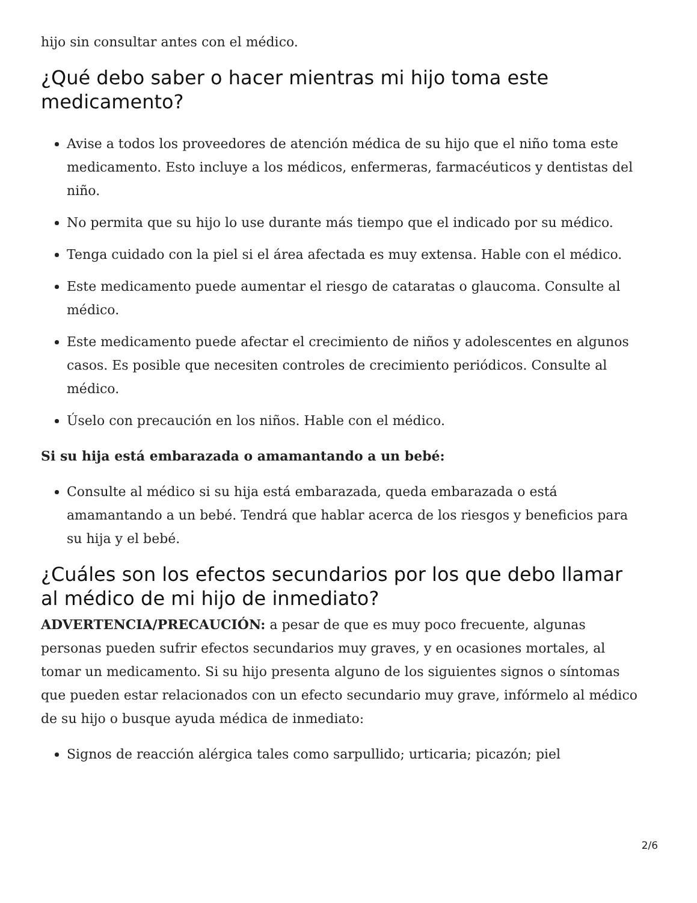hijo sin consultar antes con el médico.
¿Qué debo saber o hacer mientras mi hijo toma este medicamento?
Avise a todos los proveedores de atención médica de su hijo que el niño toma este medicamento. Esto incluye a los médicos, enfermeras, farmacéuticos y dentistas del niño.
No permita que su hijo lo use durante más tiempo que el indicado por su médico.
Tenga cuidado con la piel si el área afectada es muy extensa. Hable con el médico.
Este medicamento puede aumentar el riesgo de cataratas o glaucoma. Consulte al médico.
Este medicamento puede afectar el crecimiento de niños y adolescentes en algunos casos. Es posible que necesiten controles de crecimiento periódicos. Consulte al médico.
Úselo con precaución en los niños. Hable con el médico.
Si su hija está embarazada o amamantando a un bebé:
Consulte al médico si su hija está embarazada, queda embarazada o está amamantando a un bebé. Tendrá que hablar acerca de los riesgos y beneficios para su hija y el bebé.
¿Cuáles son los efectos secundarios por los que debo llamar al médico de mi hijo de inmediato?
ADVERTENCIA/PRECAUCIÓN: a pesar de que es muy poco frecuente, algunas personas pueden sufrir efectos secundarios muy graves, y en ocasiones mortales, al tomar un medicamento. Si su hijo presenta alguno de los siguientes signos o síntomas que pueden estar relacionados con un efecto secundario muy grave, infórmelo al médico de su hijo o busque ayuda médica de inmediato:
Signos de reacción alérgica tales como sarpullido; urticaria; picazón; piel
2/6